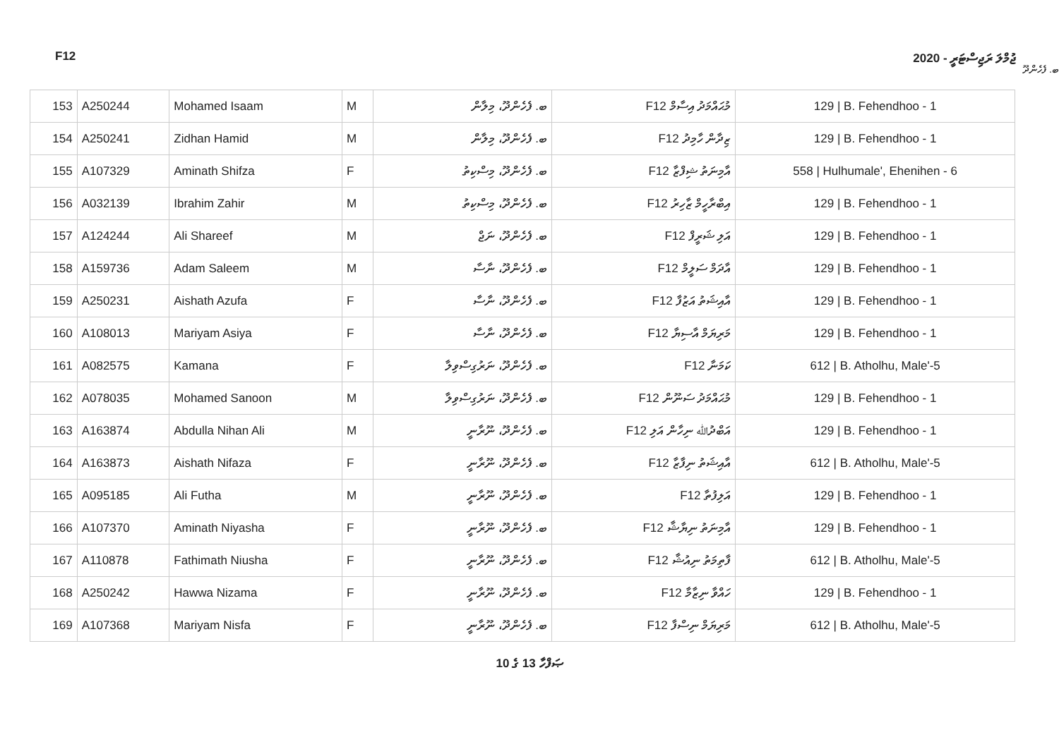F12 ޖުމްލަ ރަޖިސްޓަރީ - 2020
ބ. ފެހެންދޫ
| 153 | A250244 | Mohamed Isaam | M | ބ. ފެހެންދޫ، މިލާން | F12 މުޙައްމަދު އިސާމް | 129 / B. Fehendhoo - 1 |
| 154 | A250241 | Zidhan Hamid | M | ބ. ފެހެންދޫ، މިލާން | F12 ޒިދާން ހާމިދު | 129 / B. Fehendhoo - 1 |
| 155 | A107329 | Aminath Shifza | F | ބ. ފެހެންދޫ، މިސްކިތު | F12 އާމިނަތު ޝިފްޒާ | 558 / Hulhumale', Ehenihen - 6 |
| 156 | A032139 | Ibrahim Zahir | M | ބ. ފެހެންދޫ، މިސްކިތު | F12 އިބްރާހީމް ޒާހިރު | 129 / B. Fehendhoo - 1 |
| 157 | A124244 | Ali Shareef | M | ބ. ފެހެންދޫ، ނަޖް | F12 އަލި ޝަރީފް | 129 / B. Fehendhoo - 1 |
| 158 | A159736 | Adam Saleem | M | ބ. ފެހެންދޫ، ނާސާ | F12 އާދަމް ސަލީމް | 129 / B. Fehendhoo - 1 |
| 159 | A250231 | Aishath Azufa | F | ބ. ފެހެންދޫ، ނާސާ | F12 އާއިޝަތު އަޒުފާ | 129 / B. Fehendhoo - 1 |
| 160 | A108013 | Mariyam Asiya | F | ބ. ފެހެންދޫ، ނާސާ | F12 މަރިޔަމް އާސިޔާ | 129 / B. Fehendhoo - 1 |
| 161 | A082575 | Kamana | F | ބ. ފެހެންދޫ، ނަރުގިސްވިލާ | F12 ކަމަނާ | 612 / B. Atholhu, Male'-5 |
| 162 | A078035 | Mohamed Sanoon | M | ބ. ފެހެންދޫ، ނަރުގިސްވިލާ | F12 މުޙައްމަދު ސަނޫން | 129 / B. Fehendhoo - 1 |
| 163 | A163874 | Abdulla Nihan Ali | M | ބ. ފެހެންދޫ، ނޫރާނީ | F12 އަބްދުﷲ ނިހާން އަލި | 129 / B. Fehendhoo - 1 |
| 164 | A163873 | Aishath Nifaza | F | ބ. ފެހެންދޫ، ނޫރާނީ | F12 އާއިޝަތު ނިފާޒާ | 612 / B. Atholhu, Male'-5 |
| 165 | A095185 | Ali Futha | M | ބ. ފެހެންދޫ، ނޫރާނީ | F12 އަލިފުތާ | 129 / B. Fehendhoo - 1 |
| 166 | A107370 | Aminath Niyasha | F | ބ. ފެހެންދޫ، ނޫރާނީ | F12 އާމިނަތު ނިޔާޝާ | 129 / B. Fehendhoo - 1 |
| 167 | A110878 | Fathimath Niusha | F | ބ. ފެހެންދޫ، ނޫރާނީ | F12 ފާތިމަތު ނިއުޝާ | 612 / B. Atholhu, Male'-5 |
| 168 | A250242 | Hawwa Nizama | F | ބ. ފެހެންދޫ، ނޫރާނީ | F12 ހައްވާ ނިޒާމާ | 129 / B. Fehendhoo - 1 |
| 169 | A107368 | Mariyam Nisfa | F | ބ. ފެހެންދޫ، ނޫރާނީ | F12 މަރިޔަމް ނިސްފާ | 612 / B. Atholhu, Male'-5 |
10 ގެ 13 ޞަފްހާ